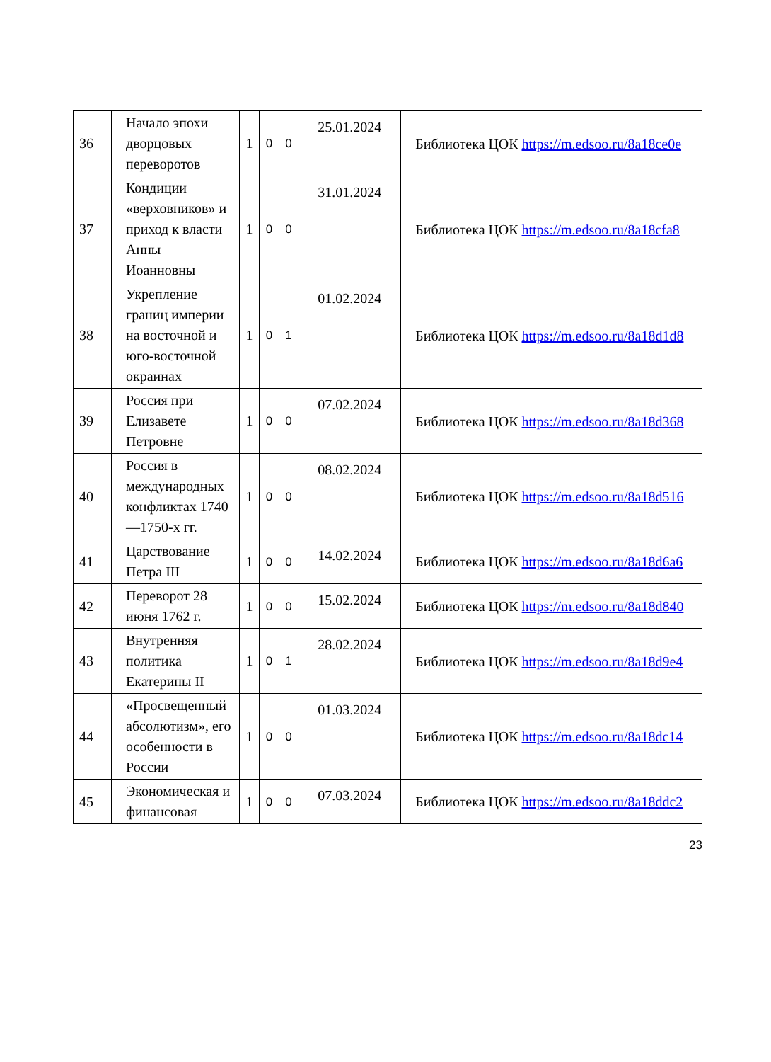| 36 | Начало эпохи дворцовых переворотов | 1 | 0 | 0 | 25.01.2024 | Библиотека ЦОК https://m.edsoo.ru/8a18ce0e |
| 37 | Кондиции «верховников» и приход к власти Анны Иоанновны | 1 | 0 | 0 | 31.01.2024 | Библиотека ЦОК https://m.edsoo.ru/8a18cfa8 |
| 38 | Укрепление границ империи на восточной и юго-восточной окраинах | 1 | 0 | 1 | 01.02.2024 | Библиотека ЦОК https://m.edsoo.ru/8a18d1d8 |
| 39 | Россия при Елизавете Петровне | 1 | 0 | 0 | 07.02.2024 | Библиотека ЦОК https://m.edsoo.ru/8a18d368 |
| 40 | Россия в международных конфликтах 1740—1750-х гг. | 1 | 0 | 0 | 08.02.2024 | Библиотека ЦОК https://m.edsoo.ru/8a18d516 |
| 41 | Царствование Петра III | 1 | 0 | 0 | 14.02.2024 | Библиотека ЦОК https://m.edsoo.ru/8a18d6a6 |
| 42 | Переворот 28 июня 1762 г. | 1 | 0 | 0 | 15.02.2024 | Библиотека ЦОК https://m.edsoo.ru/8a18d840 |
| 43 | Внутренняя политика Екатерины II | 1 | 0 | 1 | 28.02.2024 | Библиотека ЦОК https://m.edsoo.ru/8a18d9e4 |
| 44 | «Просвещенный абсолютизм», его особенности в России | 1 | 0 | 0 | 01.03.2024 | Библиотека ЦОК https://m.edsoo.ru/8a18dc14 |
| 45 | Экономическая и финансовая | 1 | 0 | 0 | 07.03.2024 | Библиотека ЦОК https://m.edsoo.ru/8a18ddc2 |
23